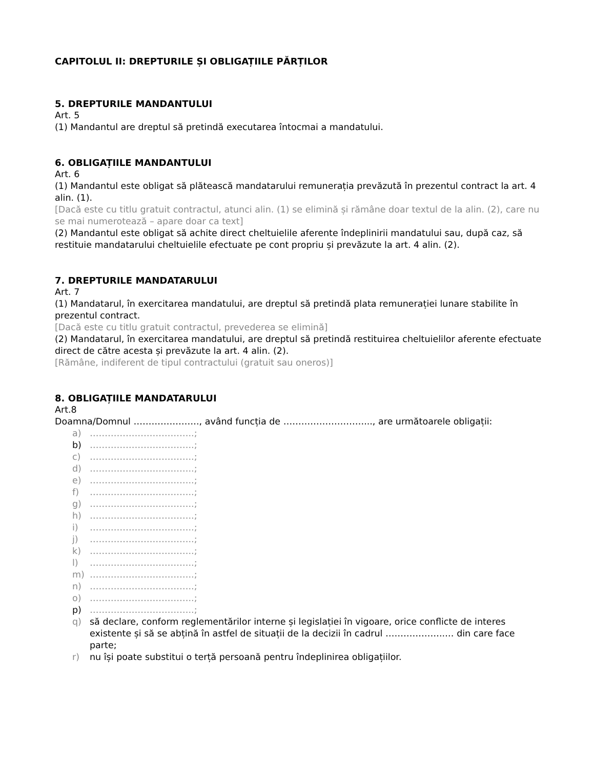CAPITOLUL II: DREPTURILE ȘI OBLIGAȚIILE PĂRȚILOR
5. DREPTURILE MANDANTULUI
Art. 5
(1) Mandantul are dreptul să pretindă executarea întocmai a mandatului.
6. OBLIGAȚIILE MANDANTULUI
Art. 6
(1) Mandantul este obligat să plătească mandatarului remunerația prevăzută în prezentul contract la art. 4 alin. (1).
[Dacă este cu titlu gratuit contractul, atunci alin. (1) se elimină și rămâne doar textul de la alin. (2), care nu se mai numerotează – apare doar ca text]
(2) Mandantul este obligat să achite direct cheltuielile aferente îndeplinirii mandatului sau, după caz, să restituie mandatarului cheltuielile efectuate pe cont propriu și prevăzute la art. 4 alin. (2).
7. DREPTURILE MANDATARULUI
Art. 7
(1) Mandatarul, în exercitarea mandatului, are dreptul să pretindă plata remunerației lunare stabilite în prezentul contract.
[Dacă este cu titlu gratuit contractul, prevederea se elimină]
(2) Mandatarul, în exercitarea mandatului, are dreptul să pretindă restituirea cheltuielilor aferente efectuate direct de către acesta și prevăzute la art. 4 alin. (2).
[Rămâne, indiferent de tipul contractului (gratuit sau oneros)]
8. OBLIGAȚIILE MANDATARULUI
Art.8
Doamna/Domnul …………………., având funcția de ………………………..., are următoarele obligații:
a) ……………………………..;
b) ……………………………..;
c) ……………………………..;
d) ……………………………..;
e) ……………………………..;
f) ……………………………..;
g) ……………………………..;
h) ……………………………..;
i) ……………………………..;
j) ……………………………..;
k) ……………………………..;
l) ……………………………..;
m) ……………………………..;
n) ……………………………..;
o) ……………………………..;
p) ……………………………..;
q) să declare, conform reglementărilor interne și legislației în vigoare, orice conflicte de interes existente și să se abțină în astfel de situații de la decizii în cadrul ………………..… din care face parte;
r) nu își poate substitui o terță persoană pentru îndeplinirea obligațiilor.